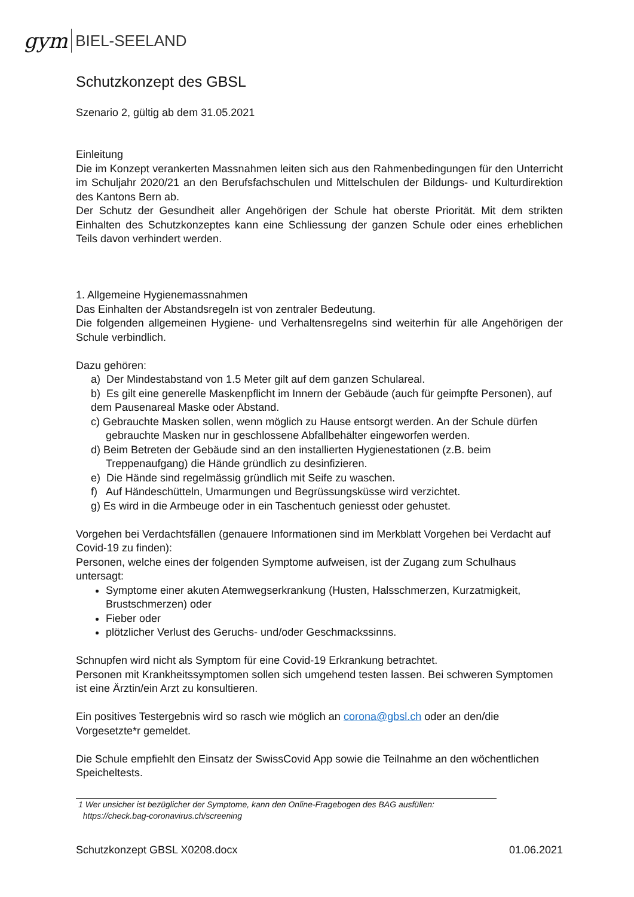gym BIEL-SEELAND
Schutzkonzept des GBSL
Szenario 2, gültig ab dem 31.05.2021
Einleitung
Die im Konzept verankerten Massnahmen leiten sich aus den Rahmenbedingungen für den Unterricht im Schuljahr 2020/21 an den Berufsfachschulen und Mittelschulen der Bildungs- und Kulturdirektion des Kantons Bern ab.
Der Schutz der Gesundheit aller Angehörigen der Schule hat oberste Priorität. Mit dem strikten Einhalten des Schutzkonzeptes kann eine Schliessung der ganzen Schule oder eines erheblichen Teils davon verhindert werden.
1. Allgemeine Hygienemassnahmen
Das Einhalten der Abstandsregeln ist von zentraler Bedeutung.
Die folgenden allgemeinen Hygiene- und Verhaltensregelns sind weiterhin für alle Angehörigen der Schule verbindlich.
Dazu gehören:
a) Der Mindestabstand von 1.5 Meter gilt auf dem ganzen Schulareal.
b) Es gilt eine generelle Maskenpflicht im Innern der Gebäude (auch für geimpfte Personen), auf dem Pausenareal Maske oder Abstand.
c) Gebrauchte Masken sollen, wenn möglich zu Hause entsorgt werden. An der Schule dürfen gebrauchte Masken nur in geschlossene Abfallbehälter eingeworfen werden.
d) Beim Betreten der Gebäude sind an den installierten Hygienestationen (z.B. beim Treppenaufgang) die Hände gründlich zu desinfizieren.
e) Die Hände sind regelmässig gründlich mit Seife zu waschen.
f) Auf Händeschütteln, Umarmungen und Begrüssungsküsse wird verzichtet.
g) Es wird in die Armbeuge oder in ein Taschentuch geniesst oder gehustet.
Vorgehen bei Verdachtsfällen (genauere Informationen sind im Merkblatt Vorgehen bei Verdacht auf Covid-19 zu finden):
Personen, welche eines der folgenden Symptome aufweisen, ist der Zugang zum Schulhaus untersagt:
Symptome einer akuten Atemwegserkrankung (Husten, Halsschmerzen, Kurzatmigkeit, Brustschmerzen) oder
Fieber oder
plötzlicher Verlust des Geruchs- und/oder Geschmackssinns.
Schnupfen wird nicht als Symptom für eine Covid-19 Erkrankung betrachtet.
Personen mit Krankheitssymptomen sollen sich umgehend testen lassen. Bei schweren Symptomen ist eine Ärztin/ein Arzt zu konsultieren.
Ein positives Testergebnis wird so rasch wie möglich an corona@gbsl.ch oder an den/die Vorgesetzte*r gemeldet.
Die Schule empfiehlt den Einsatz der SwissCovid App sowie die Teilnahme an den wöchentlichen Speicheltests.
1 Wer unsicher ist bezüglicher der Symptome, kann den Online-Fragebogen des BAG ausfüllen:
https://check.bag-coronavirus.ch/screening
Schutzkonzept GBSL X0208.docx 01.06.2021